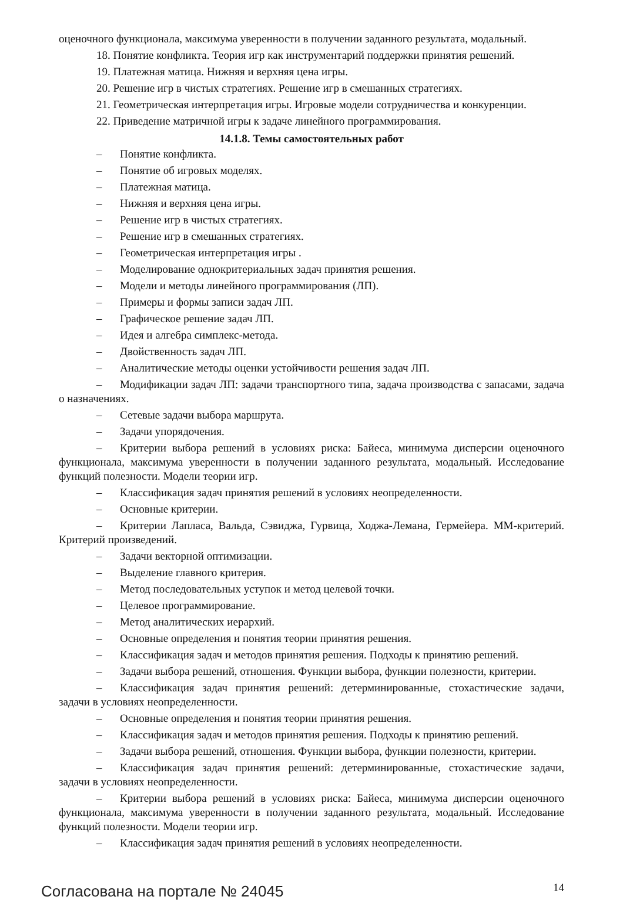оценочного функционала, максимума уверенности в получении заданного результата, модальный.
18. Понятие конфликта. Теория игр как инструментарий поддержки принятия решений.
19. Платежная матица. Нижняя и верхняя цена игры.
20. Решение игр в чистых стратегиях. Решение игр в смешанных стратегиях.
21. Геометрическая интерпретация игры. Игровые модели сотрудничества и конкуренции.
22. Приведение матричной игры к задаче линейного программирования.
14.1.8. Темы самостоятельных работ
– Понятие конфликта.
– Понятие об игровых моделях.
– Платежная матица.
– Нижняя и верхняя цена игры.
– Решение игр в чистых стратегиях.
– Решение игр в смешанных стратегиях.
– Геометрическая интерпретация игры .
– Моделирование однокритериальных задач принятия решения.
– Модели и методы линейного программирования (ЛП).
– Примеры и формы записи задач ЛП.
– Графическое решение задач ЛП.
– Идея и алгебра симплекс-метода.
– Двойственность задач ЛП.
– Аналитические методы оценки устойчивости решения задач ЛП.
– Модификации задач ЛП: задачи транспортного типа, задача производства с запасами, задача о назначениях.
– Сетевые задачи выбора маршрута.
– Задачи упорядочения.
– Критерии выбора решений в условиях риска: Байеса, минимума дисперсии оценочного функционала, максимума уверенности в получении заданного результата, модальный. Исследование функций полезности. Модели теории игр.
– Классификация задач принятия решений в условиях неопределенности.
– Основные критерии.
– Критерии Лапласа, Вальда, Сэвиджа, Гурвица, Ходжа-Лемана, Гермейера. ММ-критерий. Критерий произведений.
– Задачи векторной оптимизации.
– Выделение главного критерия.
– Метод последовательных уступок и метод целевой точки.
– Целевое программирование.
– Метод аналитических иерархий.
– Основные определения и понятия теории принятия решения.
– Классификация задач и методов принятия решения. Подходы к принятию решений.
– Задачи выбора решений, отношения. Функции выбора, функции полезности, критерии.
– Классификация задач принятия решений: детерминированные, стохастические задачи, задачи в условиях неопределенности.
– Основные определения и понятия теории принятия решения.
– Классификация задач и методов принятия решения. Подходы к принятию решений.
– Задачи выбора решений, отношения. Функции выбора, функции полезности, критерии.
– Классификация задач принятия решений: детерминированные, стохастические задачи, задачи в условиях неопределенности.
– Критерии выбора решений в условиях риска: Байеса, минимума дисперсии оценочного функционала, максимума уверенности в получении заданного результата, модальный. Исследование функций полезности. Модели теории игр.
– Классификация задач принятия решений в условиях неопределенности.
Согласована на портале № 24045
14